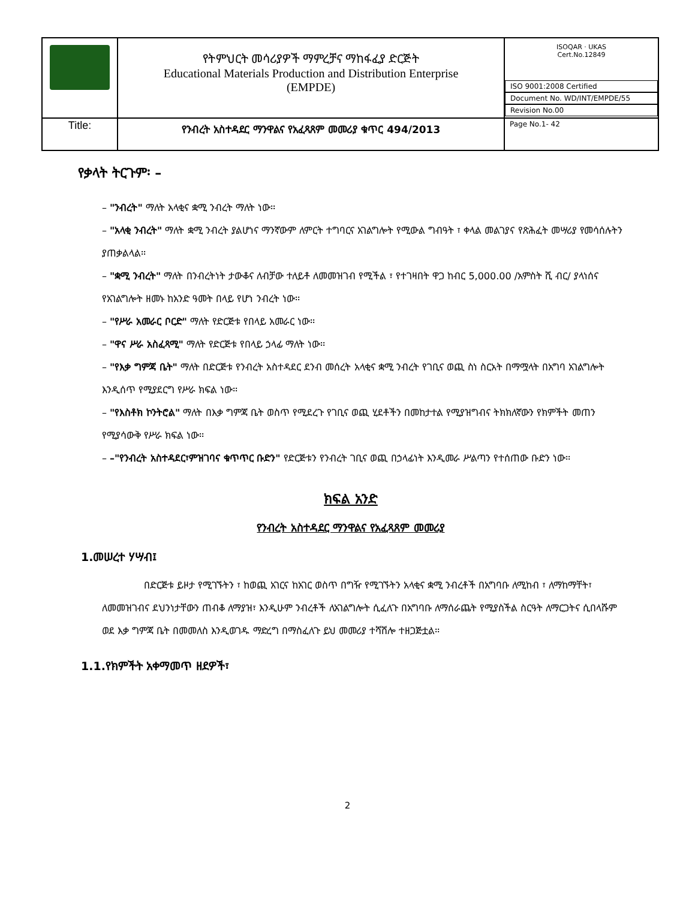| | የትምህርት መሳሪያዎች ማምረቻና ማከፋፈያ ድርጅት Educational Materials Production and Distribution Enterprise (EMPDE) | ISOQAR · UKAS Cert.No.12849 ISO 9001:2008 Certified Document No. WD/INT/EMPDE/55 Revision No.00 |
| Title: | የንብረት አስተዳደር ማንዋልና የአፈጻጸም መመሪያ ቁጥር 494/2013 | Page No.1- 42 |
የቃላት ትርጉም፡ –
– "ንብረት" ማለት አላቂና ቋሚ ንብረት ማለት ነው፡፡
– "አላቂ ንብረት" ማለት ቋሚ ንብረት ያልሆነና ማንኛውም ለምርት ተግባርና አገልግሎት የሚውል ግብዓት ፣ ቀላል መልገያና የጽሕፈት መሣሪያ የመሳሰሉትን ያጠቃልላል፡፡
– "ቋሚ ንብረት" ማለት በንብረትነት ታውቆና ለብቻው ተለይቶ ለመመዝገብ የሚችል ፣ የተገዛበት ዋጋ ከብር 5,000.00 /አምስት ሺ ብር/ ያላነሰና የአገልግሎት ዘመኑ ከአንድ ዓመት በላይ የሆነ ንብረት ነው፡፡
– "የሥራ አመራር ቦርድ" ማለት የድርጅቱ የበላይ አመራር ነው፡፡
– "ዋና ሥራ አስፈጻሚ" ማለት የድርጅቱ የበላይ ኃላፊ ማለት ነው፡፡
– "የእቃ ግምጃ ቤት" ማለት በድርጅቱ የንብረት አስተዳደር ደንብ መሰረት አላቂና ቋሚ ንብረት የገቢና ወጪ ስነ ስርአት በማሟላት በአግባ አገልግሎት እንዲሰጥ የሚያደርግ የሥራ ክፍል ነው፡፡
– "የእስቶክ ኮንትሮል" ማለት በእቃ ግምጃ ቤት ወስጥ የሚደረጉ የገቢና ወጪ ሂደቶችን በመከታተል የሚያዝግብና ትክክለኛውን የክምችት መጠን የሚያሳውቅ የሥራ ክፍል ነው፡፡
– –"የንብረት አስተዳደር፣ምዝገባና ቁጥጥር ቡድን" የድርጅቱን የንብረት ገቢና ወጪ በኃላፊነት እንዲመራ ሥልጣን የተሰጠው ቡድን ነው፡፡
ክፍል አንድ
የንብረት አስተዳደር ማንዋልና የአፈጻጸም መመሪያ
1.መሠረተ ሃሣብ፤
በድርጅቱ ይዞታ የሚገኙትን ፣ ከወጪ አገርና ከአገር ወስጥ በግዥ የሚገኙትን አላቂና ቋሚ ንብረቶች በአግባቡ ለሚከብ ፣ ለማከማቸት፣ ለመመዝገብና ደህንነታቸውን ጠብቆ ለማያዝ፣ እንዲሁም ንብረቶች ለአገልግሎት ሲፈለጉ በአግባቡ ለማሰራጨት የሚያስችል ስርዓት ለማርጋትና ሲበላሹም ወደ እቃ ግምጃ ቤት በመመለስ እንዲወገዱ ማድረግ በማስፈለጉ ይህ መመሪያ ተሻሽሎ ተዘጋጅቷል፡፡
1.1.የክምችት አቀማመጥ ዘደዎች፣
2